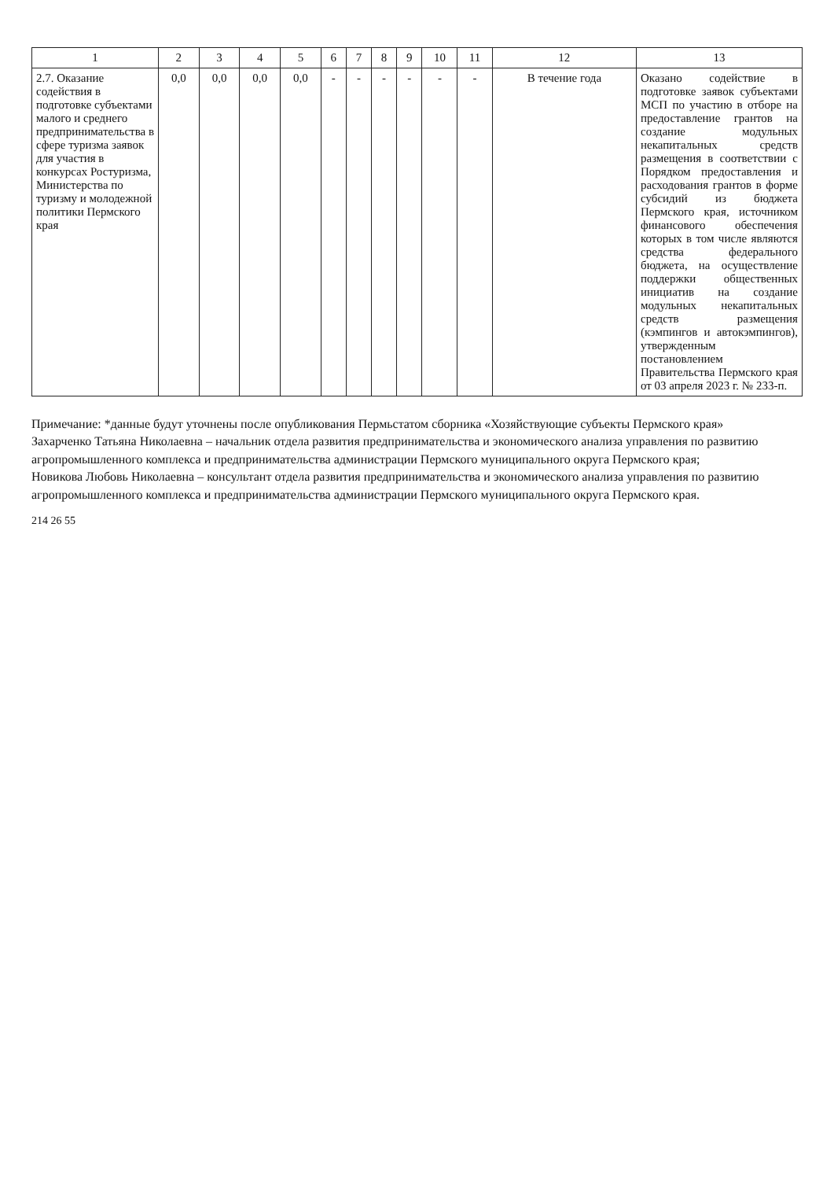| 1 | 2 | 3 | 4 | 5 | 6 | 7 | 8 | 9 | 10 | 11 | 12 | 13 |
| --- | --- | --- | --- | --- | --- | --- | --- | --- | --- | --- | --- | --- |
| 2.7. Оказание содействия в подготовке субъектами малого и среднего предпринимательства в сфере туризма заявок для участия в конкурсах Ростуризма, Министерства по туризму и молодежной политики Пермского края | 0,0 | 0,0 | 0,0 | 0,0 | - | - | - | - | - | - | В течение года | Оказано содействие в подготовке заявок субъектами МСП по участию в отборе на предоставление грантов на создание модульных некапитальных средств размещения в соответствии с Порядком предоставления и расходования грантов в форме субсидий из бюджета Пермского края, источником финансового обеспечения которых в том числе являются средства федерального бюджета, на осуществление поддержки общественных инициатив на создание модульных некапитальных средств размещения (кэмпингов и автокэмпингов), утвержденным постановлением Правительства Пермского края от 03 апреля 2023 г. № 233-п. |
Примечание: *данные будут уточнены после опубликования Пермьстатом сборника «Хозяйствующие субъекты Пермского края»
Захарченко Татьяна Николаевна – начальник отдела развития предпринимательства и экономического анализа управления по развитию агропромышленного комплекса и предпринимательства администрации Пермского муниципального округа Пермского края;
Новикова Любовь Николаевна – консультант отдела развития предпринимательства и экономического анализа управления по развитию агропромышленного комплекса и предпринимательства администрации Пермского муниципального округа Пермского края.
214 26 55